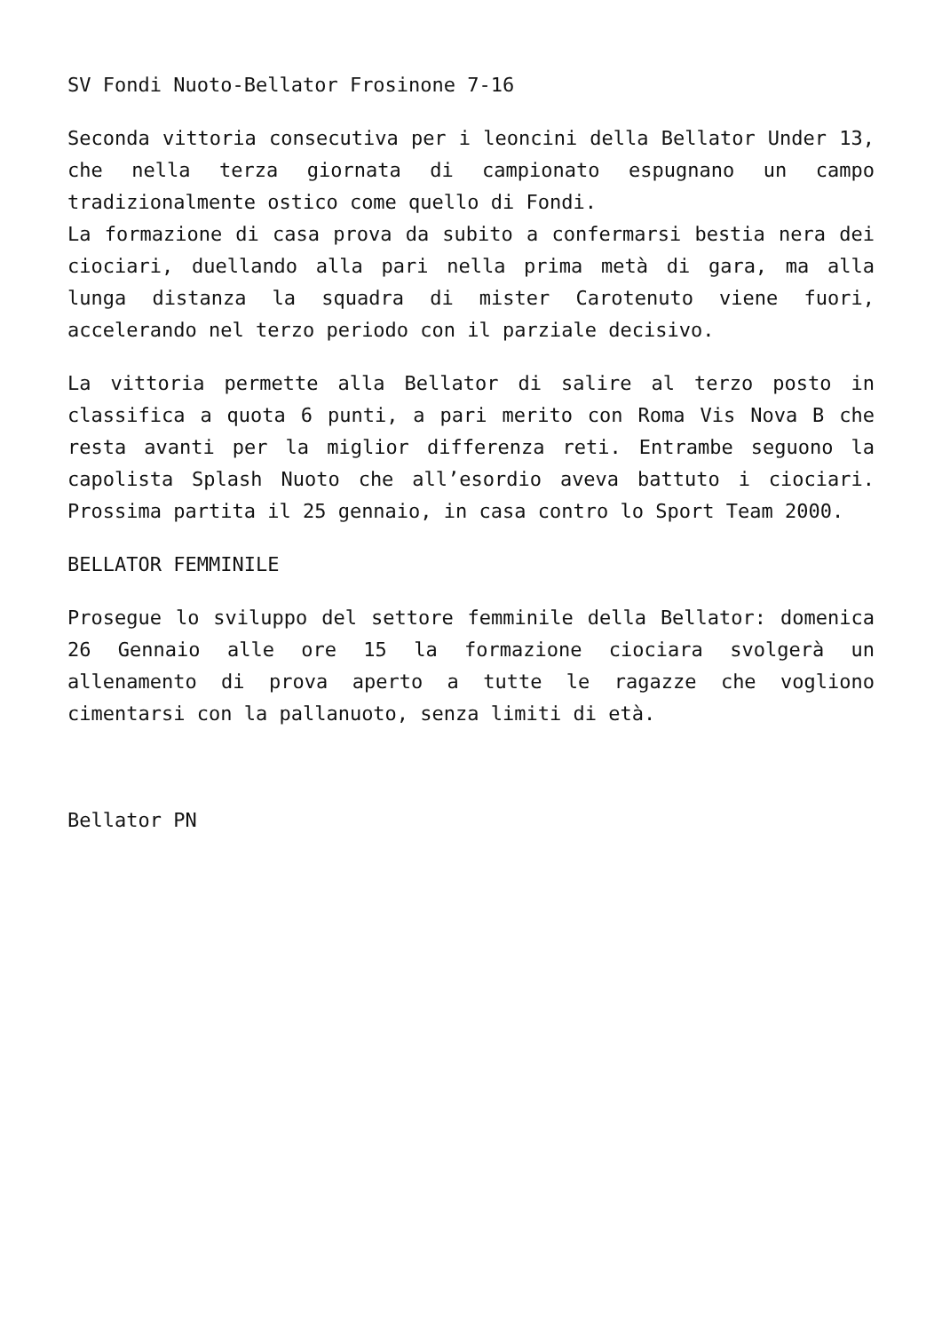SV Fondi Nuoto-Bellator Frosinone 7-16
Seconda vittoria consecutiva per i leoncini della Bellator Under 13, che nella terza giornata di campionato espugnano un campo tradizionalmente ostico come quello di Fondi.
La formazione di casa prova da subito a confermarsi bestia nera dei ciociari, duellando alla pari nella prima metà di gara, ma alla lunga distanza la squadra di mister Carotenuto viene fuori, accelerando nel terzo periodo con il parziale decisivo.
La vittoria permette alla Bellator di salire al terzo posto in classifica a quota 6 punti, a pari merito con Roma Vis Nova B che resta avanti per la miglior differenza reti. Entrambe seguono la capolista Splash Nuoto che all’esordio aveva battuto i ciociari. Prossima partita il 25 gennaio, in casa contro lo Sport Team 2000.
BELLATOR FEMMINILE
Prosegue lo sviluppo del settore femminile della Bellator: domenica 26 Gennaio alle ore 15 la formazione ciociara svolgerà un allenamento di prova aperto a tutte le ragazze che vogliono cimentarsi con la pallanuoto, senza limiti di età.
Bellator PN